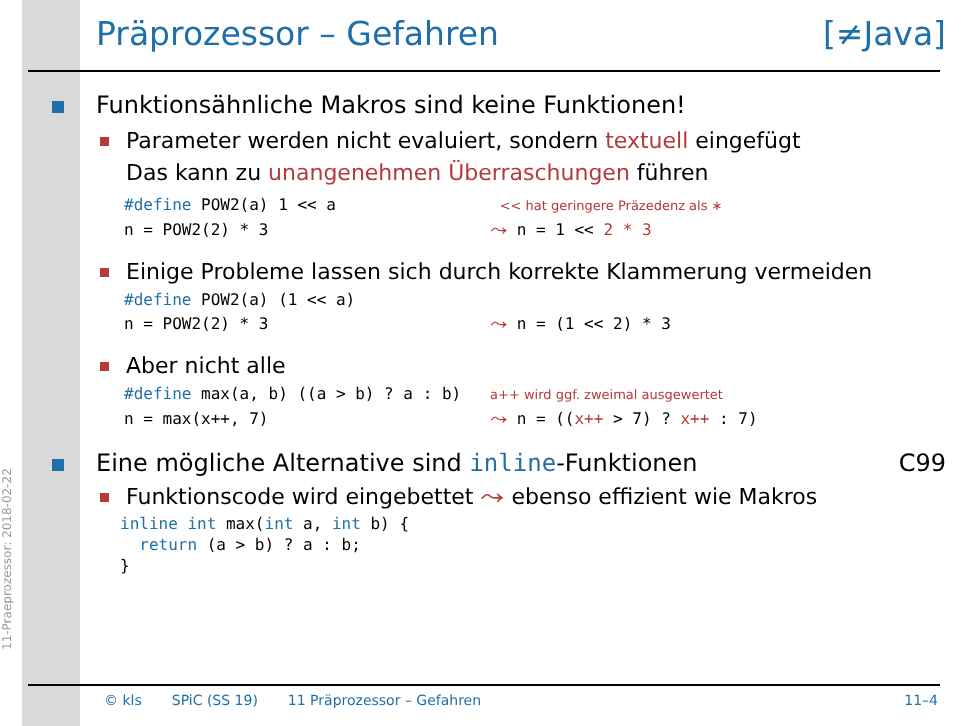11-Praeprozessor: 2018-02-22
Präprozessor – Gefahren [≠Java]
Funktionsähnliche Makros sind keine Funktionen!
Parameter werden nicht evaluiert, sondern textuell eingefügt
Das kann zu unangenehmen Überraschungen führen
#define POW2(a) 1 << a                 << hat geringere Präzedenz als ∗
n = POW2(2) * 3                       ⤳ n = 1 << 2 * 3
Einige Probleme lassen sich durch korrekte Klammerung vermeiden
#define POW2(a) (1 << a)
n = POW2(2) * 3                       ⤳ n = (1 << 2) * 3
Aber nicht alle
#define max(a, b) ((a > b) ? a : b)   a++ wird ggf. zweimal ausgewertet
n = max(x++, 7)                       ⤳ n = ((x++ > 7) ? x++ : 7)
Eine mögliche Alternative sind inline-Funktionen C99
Funktionscode wird eingebettet ⤳ ebenso effizient wie Makros
inline int max(int a, int b) {
  return (a > b) ? a : b;
}
© kls SPiC (SS 19) 11 Präprozessor – Gefahren 11–4